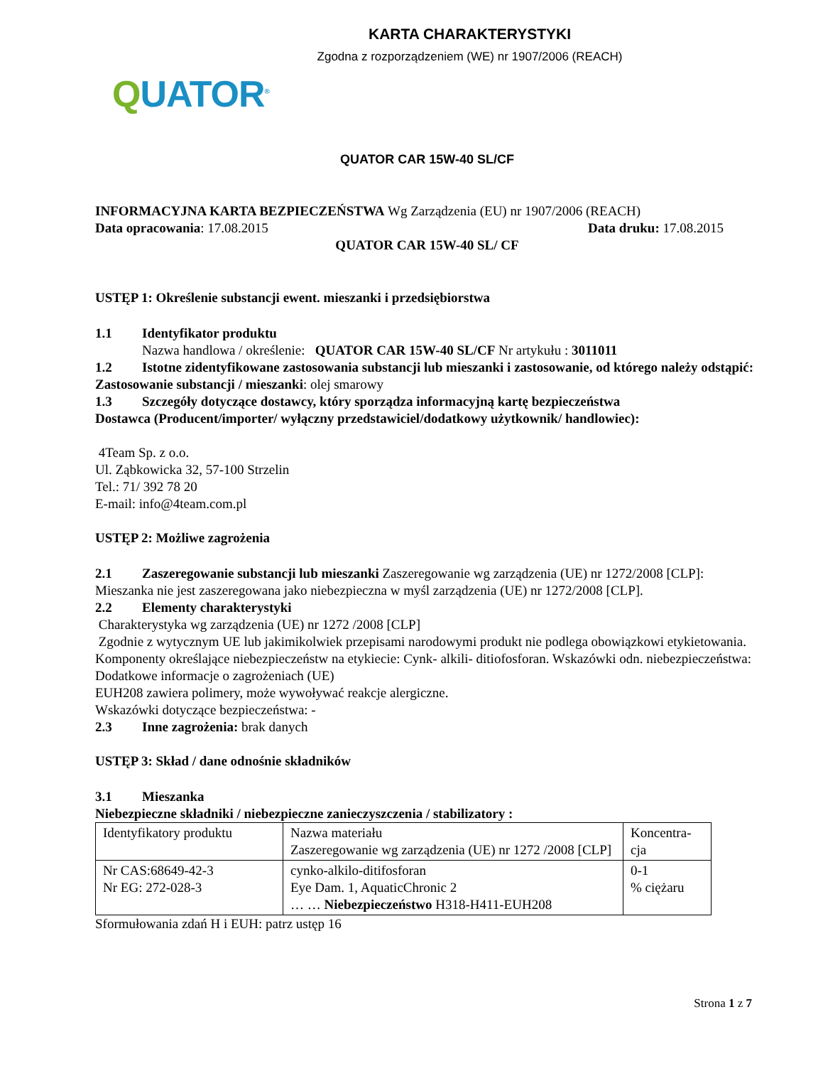KARTA CHARAKTERYSTYKI
Zgodna z rozporządzeniem (WE) nr 1907/2006 (REACH)
QUATOR<sup>®</sup>
QUATOR CAR 15W-40 SL/CF
INFORMACYJNA KARTA BEZPIECZEŃSTWA Wg Zarządzenia (EU) nr 1907/2006 (REACH)
Data opracowania: 17.08.2015 Data druku: 17.08.2015
QUATOR CAR 15W-40 SL/ CF
USTĘP 1: Określenie substancji ewent. mieszanki i przedsiębiorstwa
1.1 Identyfikator produktu
Nazwa handlowa / określenie: QUATOR CAR 15W-40 SL/CF Nr artykułu : 3011011
1.2 Istotne zidentyfikowane zastosowania substancji lub mieszanki i zastosowanie, od którego należy odstąpić: Zastosowanie substancji / mieszanki: olej smarowy
1.3 Szczegóły dotyczące dostawcy, który sporządza informacyjną kartę bezpieczeństwa
Dostawca (Producent/importer/ wyłączny przedstawiciel/dodatkowy użytkownik/ handlowiec):
4Team Sp. z o.o.
Ul. Ząbkowicka 32, 57-100 Strzelin
Tel.: 71/ 392 78 20
E-mail: info@4team.com.pl
USTĘP 2: Możliwe zagrożenia
2.1 Zaszeregowanie substancji lub mieszanki Zaszeregowanie wg zarządzenia (UE) nr 1272/2008 [CLP]: Mieszanka nie jest zaszeregowana jako niebezpieczna w myśl zarządzenia (UE) nr 1272/2008 [CLP].
2.2 Elementy charakterystyki
Charakterystyka wg zarządzenia (UE) nr 1272 /2008 [CLP]
Zgodnie z wytycznym UE lub jakimikolwiek przepisami narodowymi produkt nie podlega obowiązkowi etykietowania. Komponenty określające niebezpieczeństw na etykiecie: Cynk- alkili- ditiofosforan. Wskazówki odn. niebezpieczeństwa: Dodatkowe informacje o zagrożeniach (UE)
EUH208 zawiera polimery, może wywoływać reakcje alergiczne.
Wskazówki dotyczące bezpieczeństwa: -
2.3 Inne zagrożenia: brak danych
USTĘP 3: Skład / dane odnośnie składników
3.1 Mieszanka
Niebezpieczne składniki / niebezpieczne zanieczyszczenia / stabilizatory :
| Identyfikatory produktu | Nazwa materiału Zaszeregowanie wg zarządzenia (UE) nr 1272 /2008 [CLP] | Koncentra- cja |
| Nr CAS:68649-42-3 Nr EG: 272-028-3 | cynko-alkilo-ditifosforan Eye Dam. 1, AquaticChronic 2 … … Niebezpieczeństwo H318-H411-EUH208 | 0-1 % ciężaru |
Sformułowania zdań H i EUH: patrz ustęp 16
Strona 1 z 7